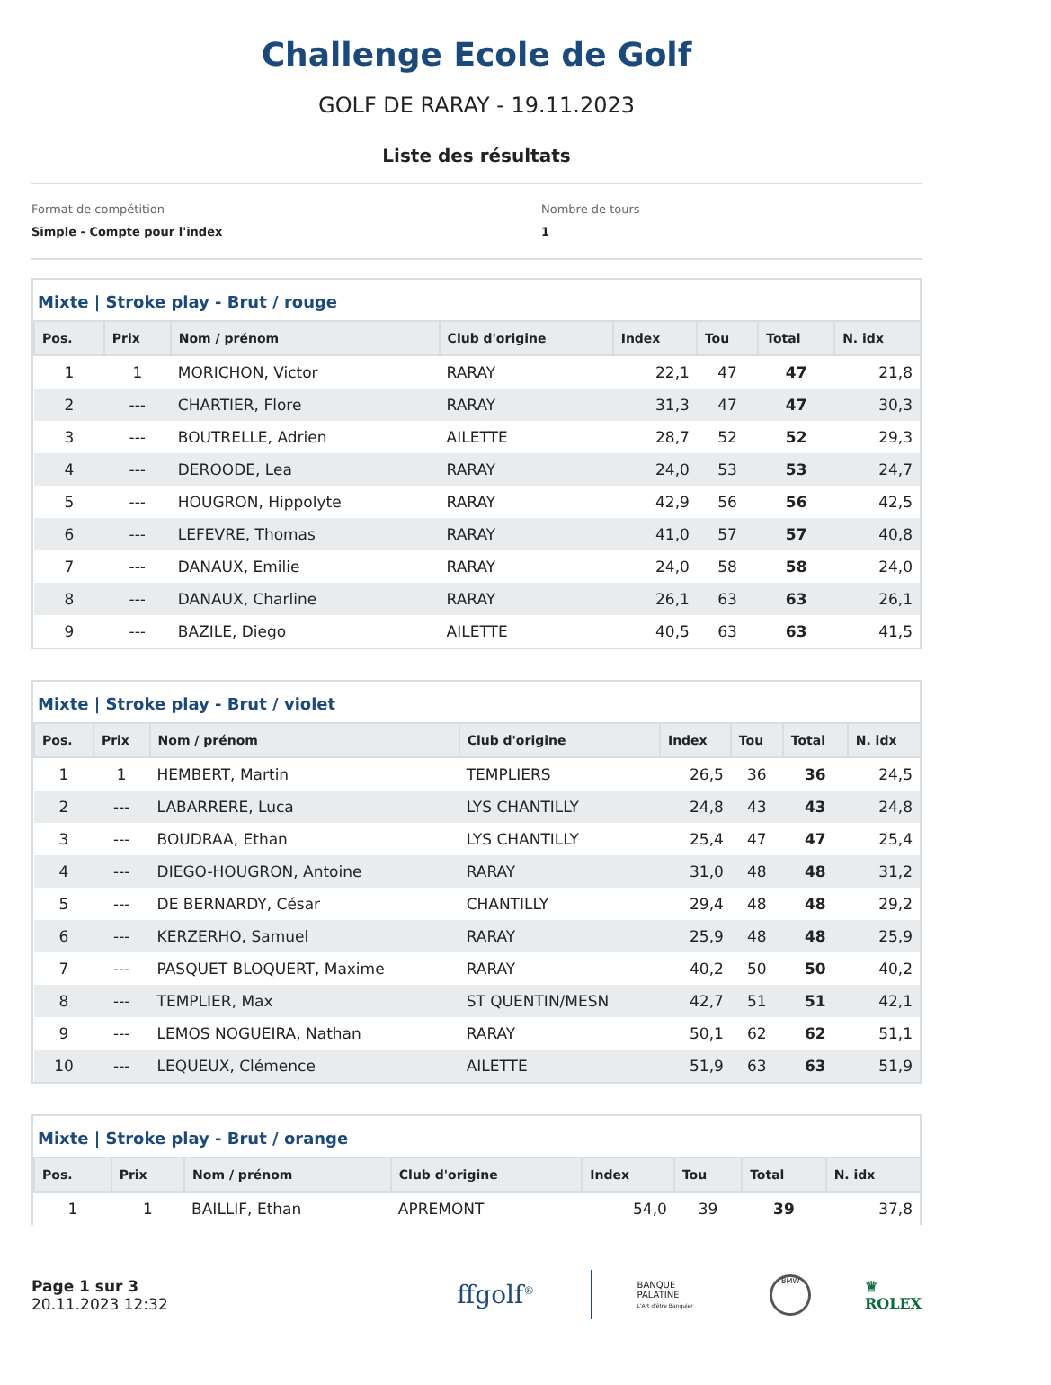Challenge Ecole de Golf
GOLF DE RARAY - 19.11.2023
Liste des résultats
Format de compétition
Simple - Compte pour l'index
Nombre de tours
1
Mixte | Stroke play - Brut / rouge
| Pos. | Prix | Nom / prénom | Club d'origine | Index | Tou | Total | N. idx |
| --- | --- | --- | --- | --- | --- | --- | --- |
| 1 | 1 | MORICHON, Victor | RARAY | 22,1 | 47 | 47 | 21,8 |
| 2 | --- | CHARTIER, Flore | RARAY | 31,3 | 47 | 47 | 30,3 |
| 3 | --- | BOUTRELLE, Adrien | AILETTE | 28,7 | 52 | 52 | 29,3 |
| 4 | --- | DEROODE, Lea | RARAY | 24,0 | 53 | 53 | 24,7 |
| 5 | --- | HOUGRON, Hippolyte | RARAY | 42,9 | 56 | 56 | 42,5 |
| 6 | --- | LEFEVRE, Thomas | RARAY | 41,0 | 57 | 57 | 40,8 |
| 7 | --- | DANAUX, Emilie | RARAY | 24,0 | 58 | 58 | 24,0 |
| 8 | --- | DANAUX, Charline | RARAY | 26,1 | 63 | 63 | 26,1 |
| 9 | --- | BAZILE, Diego | AILETTE | 40,5 | 63 | 63 | 41,5 |
Mixte | Stroke play - Brut / violet
| Pos. | Prix | Nom / prénom | Club d'origine | Index | Tou | Total | N. idx |
| --- | --- | --- | --- | --- | --- | --- | --- |
| 1 | 1 | HEMBERT, Martin | TEMPLIERS | 26,5 | 36 | 36 | 24,5 |
| 2 | --- | LABARRERE, Luca | LYS CHANTILLY | 24,8 | 43 | 43 | 24,8 |
| 3 | --- | BOUDRAA, Ethan | LYS CHANTILLY | 25,4 | 47 | 47 | 25,4 |
| 4 | --- | DIEGO-HOUGRON, Antoine | RARAY | 31,0 | 48 | 48 | 31,2 |
| 5 | --- | DE BERNARDY, César | CHANTILLY | 29,4 | 48 | 48 | 29,2 |
| 6 | --- | KERZERHO, Samuel | RARAY | 25,9 | 48 | 48 | 25,9 |
| 7 | --- | PASQUET BLOQUERT, Maxime | RARAY | 40,2 | 50 | 50 | 40,2 |
| 8 | --- | TEMPLIER, Max | ST QUENTIN/MESN | 42,7 | 51 | 51 | 42,1 |
| 9 | --- | LEMOS NOGUEIRA, Nathan | RARAY | 50,1 | 62 | 62 | 51,1 |
| 10 | --- | LEQUEUX, Clémence | AILETTE | 51,9 | 63 | 63 | 51,9 |
Mixte | Stroke play - Brut / orange
| Pos. | Prix | Nom / prénom | Club d'origine | Index | Tou | Total | N. idx |
| --- | --- | --- | --- | --- | --- | --- | --- |
| 1 | 1 | BAILLIF, Ethan | APREMONT | 54,0 | 39 | 39 | 37,8 |
Page 1 sur 3
20.11.2023 12:32
ffgolf<sup>®</sup>
BANQUE
PALATINE
L'Art d'être Banquier
BMW
♕
ROLEX